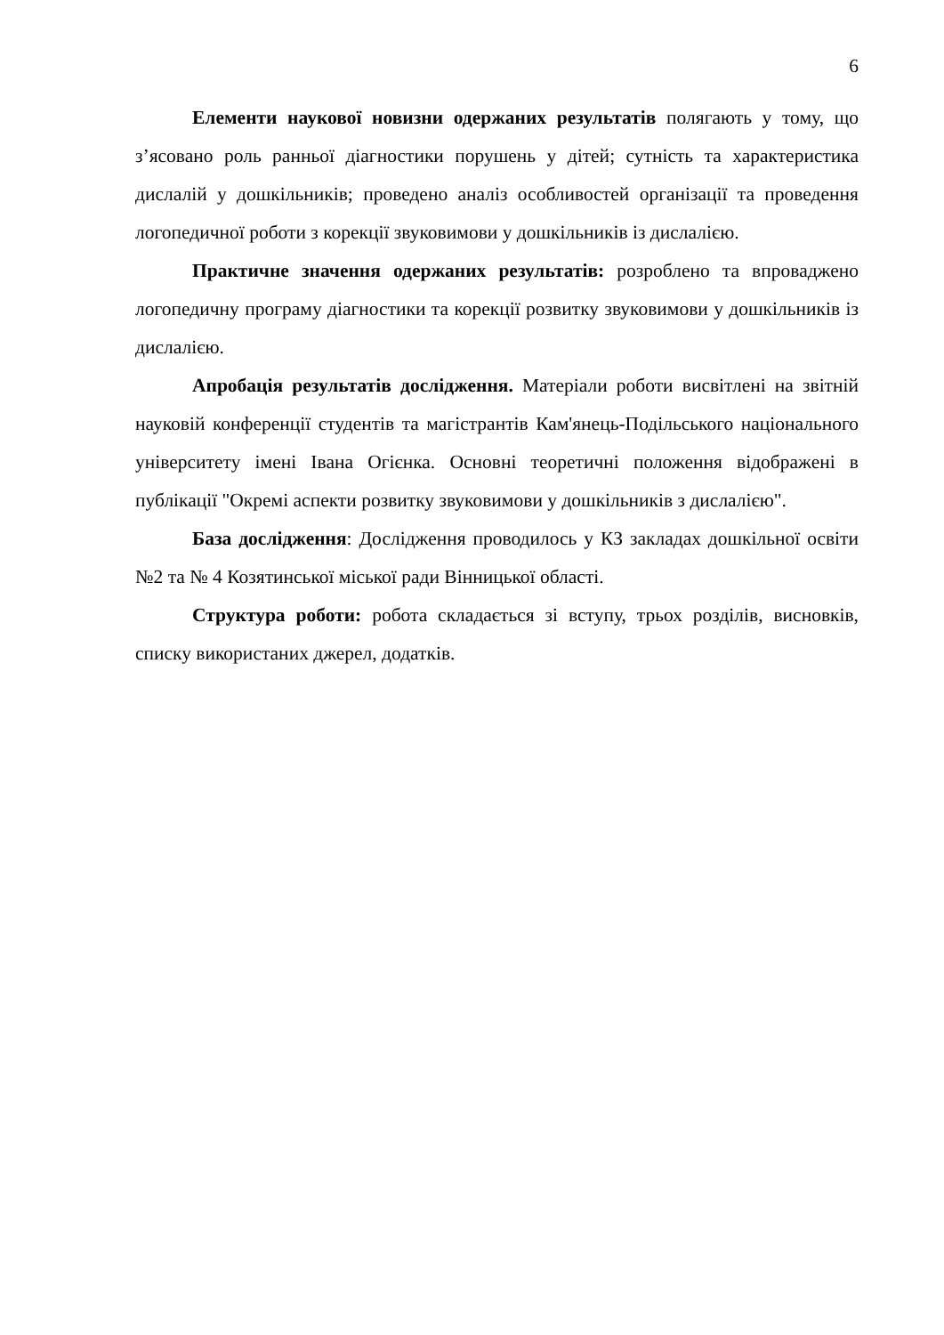6
Елементи наукової новизни одержаних результатів полягають у тому, що з’ясовано роль ранньої діагностики порушень у дітей; сутність та характеристика дислалій у дошкільників; проведено аналіз особливостей організації та проведення логопедичної роботи з корекції звуковимови у дошкільників із дислалією.
Практичне значення одержаних результатів: розроблено та впроваджено логопедичну програму діагностики та корекції розвитку звуковимови у дошкільників із дислалією.
Апробація результатів дослідження. Матеріали роботи висвітлені на звітній науковій конференції студентів та магістрантів Кам'янець-Подільського національного університету імені Івана Огієнка. Основні теоретичні положення відображені в публікації "Окремі аспекти розвитку звуковимови у дошкільників з дислалією".
База дослідження: Дослідження проводилось у КЗ закладах дошкільної освіти №2 та № 4 Козятинської міської ради Вінницької області.
Структура роботи: робота складається зі вступу, трьох розділів, висновків, списку використаних джерел, додатків.